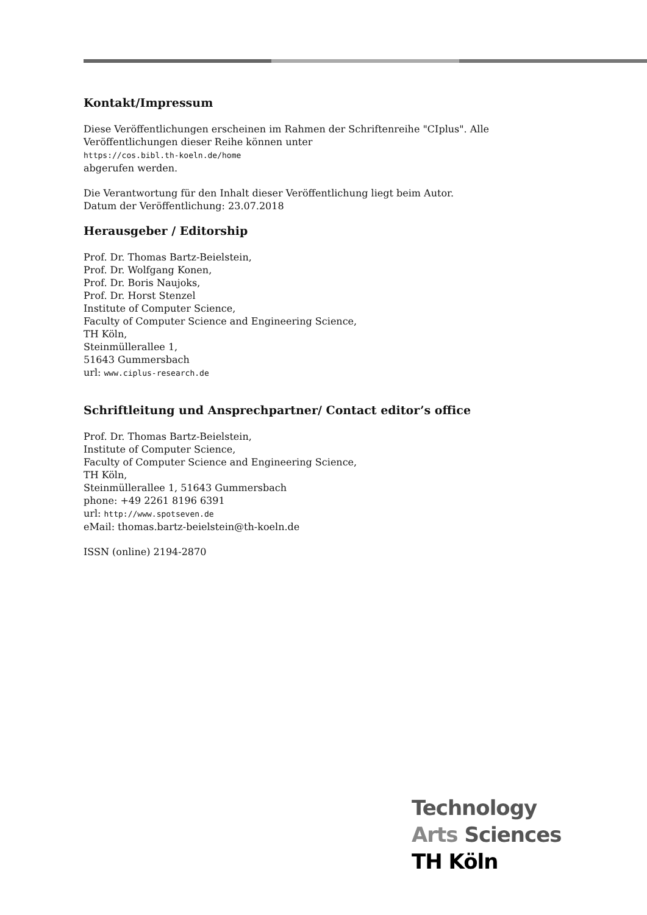Kontakt/Impressum
Diese Veröffentlichungen erscheinen im Rahmen der Schriftenreihe "CIplus". Alle Veröffentlichungen dieser Reihe können unter
https://cos.bibl.th-koeln.de/home
abgerufen werden.
Die Verantwortung für den Inhalt dieser Veröffentlichung liegt beim Autor.
Datum der Veröffentlichung: 23.07.2018
Herausgeber / Editorship
Prof. Dr. Thomas Bartz-Beielstein,
Prof. Dr. Wolfgang Konen,
Prof. Dr. Boris Naujoks,
Prof. Dr. Horst Stenzel
Institute of Computer Science,
Faculty of Computer Science and Engineering Science,
TH Köln,
Steinmüllerallee 1,
51643 Gummersbach
url: www.ciplus-research.de
Schriftleitung und Ansprechpartner/ Contact editor’s office
Prof. Dr. Thomas Bartz-Beielstein,
Institute of Computer Science,
Faculty of Computer Science and Engineering Science,
TH Köln,
Steinmüllerallee 1, 51643 Gummersbach
phone: +49 2261 8196 6391
url: http://www.spotseven.de
eMail: thomas.bartz-beielstein@th-koeln.de
ISSN (online) 2194-2870
Technology
Arts Sciences
TH Köln